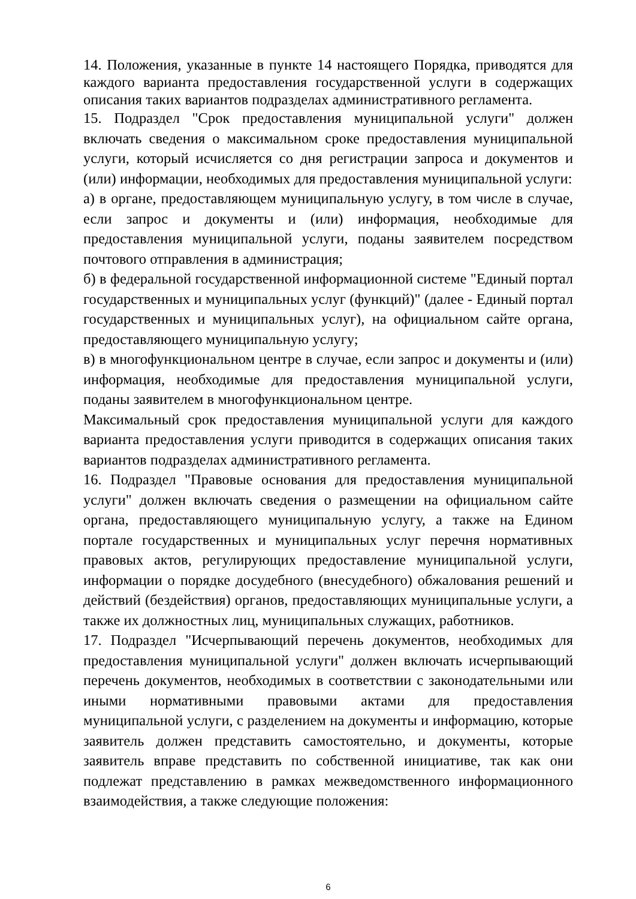14. Положения, указанные в пункте 14 настоящего Порядка, приводятся для каждого варианта предоставления государственной услуги в содержащих описания таких вариантов подразделах административного регламента.
15. Подраздел "Срок предоставления муниципальной услуги" должен включать сведения о максимальном сроке предоставления муниципальной услуги, который исчисляется со дня регистрации запроса и документов и (или) информации, необходимых для предоставления муниципальной услуги:
а) в органе, предоставляющем муниципальную услугу, в том числе в случае, если запрос и документы и (или) информация, необходимые для предоставления муниципальной услуги, поданы заявителем посредством почтового отправления в администрация;
б) в федеральной государственной информационной системе "Единый портал государственных и муниципальных услуг (функций)" (далее - Единый портал государственных и муниципальных услуг), на официальном сайте органа, предоставляющего муниципальную услугу;
в) в многофункциональном центре в случае, если запрос и документы и (или) информация, необходимые для предоставления муниципальной услуги, поданы заявителем в многофункциональном центре.
Максимальный срок предоставления муниципальной услуги для каждого варианта предоставления услуги приводится в содержащих описания таких вариантов подразделах административного регламента.
16. Подраздел "Правовые основания для предоставления муниципальной услуги" должен включать сведения о размещении на официальном сайте органа, предоставляющего муниципальную услугу, а также на Едином портале государственных и муниципальных услуг перечня нормативных правовых актов, регулирующих предоставление муниципальной услуги, информации о порядке досудебного (внесудебного) обжалования решений и действий (бездействия) органов, предоставляющих муниципальные услуги, а также их должностных лиц, муниципальных служащих, работников.
17. Подраздел "Исчерпывающий перечень документов, необходимых для предоставления муниципальной услуги" должен включать исчерпывающий перечень документов, необходимых в соответствии с законодательными или иными нормативными правовыми актами для предоставления муниципальной услуги, с разделением на документы и информацию, которые заявитель должен представить самостоятельно, и документы, которые заявитель вправе представить по собственной инициативе, так как они подлежат представлению в рамках межведомственного информационного взаимодействия, а также следующие положения:
6